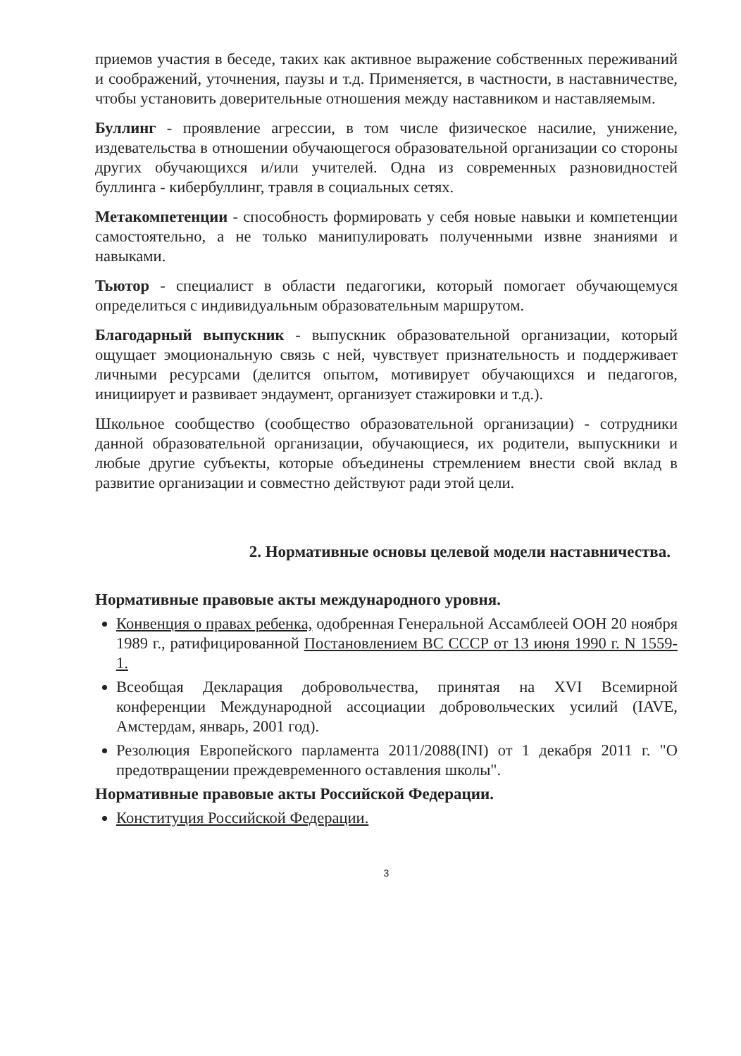приемов участия в беседе, таких как активное выражение собственных переживаний и соображений, уточнения, паузы и т.д. Применяется, в частности, в наставничестве, чтобы установить доверительные отношения между наставником и наставляемым.
Буллинг - проявление агрессии, в том числе физическое насилие, унижение, издевательства в отношении обучающегося образовательной организации со стороны других обучающихся и/или учителей. Одна из современных разновидностей буллинга - кибербуллинг, травля в социальных сетях.
Метакомпетенции - способность формировать у себя новые навыки и компетенции самостоятельно, а не только манипулировать полученными извне знаниями и навыками.
Тьютор - специалист в области педагогики, который помогает обучающемуся определиться с индивидуальным образовательным маршрутом.
Благодарный выпускник - выпускник образовательной организации, который ощущает эмоциональную связь с ней, чувствует признательность и поддерживает личными ресурсами (делится опытом, мотивирует обучающихся и педагогов, инициирует и развивает эндаумент, организует стажировки и т.д.).
Школьное сообщество (сообщество образовательной организации) - сотрудники данной образовательной организации, обучающиеся, их родители, выпускники и любые другие субъекты, которые объединены стремлением внести свой вклад в развитие организации и совместно действуют ради этой цели.
2. Нормативные основы целевой модели наставничества.
Нормативные правовые акты международного уровня.
Конвенция о правах ребенка, одобренная Генеральной Ассамблеей ООН 20 ноября 1989 г., ратифицированной Постановлением ВС СССР от 13 июня 1990 г. N 1559- 1.
Всеобщая Декларация добровольчества, принятая на XVI Всемирной конференции Международной ассоциации добровольческих усилий (IAVE, Амстердам, январь, 2001 год).
Резолюция Европейского парламента 2011/2088(INI) от 1 декабря 2011 г. "О предотвращении преждевременного оставления школы".
Нормативные правовые акты Российской Федерации.
Конституция Российской Федерации.
3